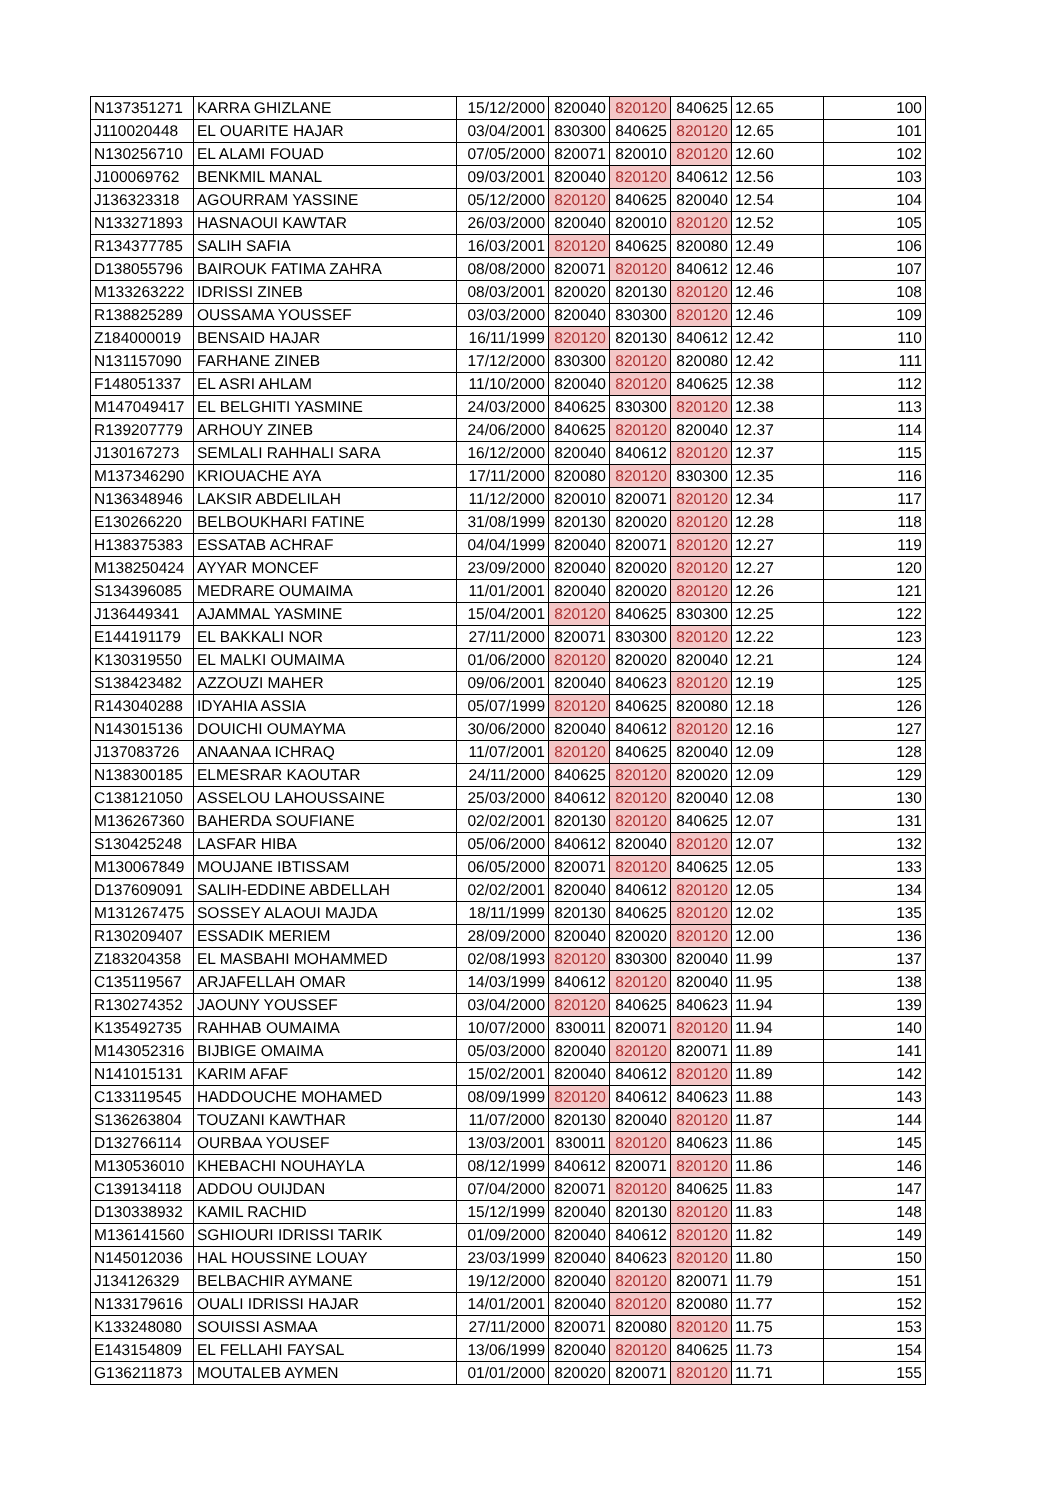| N137351271 | KARRA GHIZLANE | 15/12/2000 | 820040 | 820120 | 840625 | 12.65 | 100 |
| J110020448 | EL OUARITE HAJAR | 03/04/2001 | 830300 | 840625 | 820120 | 12.65 | 101 |
| N130256710 | EL ALAMI FOUAD | 07/05/2000 | 820071 | 820010 | 820120 | 12.60 | 102 |
| J100069762 | BENKMIL MANAL | 09/03/2001 | 820040 | 820120 | 840612 | 12.56 | 103 |
| J136323318 | AGOURRAM YASSINE | 05/12/2000 | 820120 | 840625 | 820040 | 12.54 | 104 |
| N133271893 | HASNAOUI KAWTAR | 26/03/2000 | 820040 | 820010 | 820120 | 12.52 | 105 |
| R134377785 | SALIH SAFIA | 16/03/2001 | 820120 | 840625 | 820080 | 12.49 | 106 |
| D138055796 | BAIROUK FATIMA ZAHRA | 08/08/2000 | 820071 | 820120 | 840612 | 12.46 | 107 |
| M133263222 | IDRISSI ZINEB | 08/03/2001 | 820020 | 820130 | 820120 | 12.46 | 108 |
| R138825289 | OUSSAMA YOUSSEF | 03/03/2000 | 820040 | 830300 | 820120 | 12.46 | 109 |
| Z184000019 | BENSAID HAJAR | 16/11/1999 | 820120 | 820130 | 840612 | 12.42 | 110 |
| N131157090 | FARHANE ZINEB | 17/12/2000 | 830300 | 820120 | 820080 | 12.42 | 111 |
| F148051337 | EL ASRI AHLAM | 11/10/2000 | 820040 | 820120 | 840625 | 12.38 | 112 |
| M147049417 | EL BELGHITI YASMINE | 24/03/2000 | 840625 | 830300 | 820120 | 12.38 | 113 |
| R139207779 | ARHOUY ZINEB | 24/06/2000 | 840625 | 820120 | 820040 | 12.37 | 114 |
| J130167273 | SEMLALI RAHHALI SARA | 16/12/2000 | 820040 | 840612 | 820120 | 12.37 | 115 |
| M137346290 | KRIOUACHE AYA | 17/11/2000 | 820080 | 820120 | 830300 | 12.35 | 116 |
| N136348946 | LAKSIR ABDELILAH | 11/12/2000 | 820010 | 820071 | 820120 | 12.34 | 117 |
| E130266220 | BELBOUKHARI FATINE | 31/08/1999 | 820130 | 820020 | 820120 | 12.28 | 118 |
| H138375383 | ESSATAB ACHRAF | 04/04/1999 | 820040 | 820071 | 820120 | 12.27 | 119 |
| M138250424 | AYYAR MONCEF | 23/09/2000 | 820040 | 820020 | 820120 | 12.27 | 120 |
| S134396085 | MEDRARE OUMAIMA | 11/01/2001 | 820040 | 820020 | 820120 | 12.26 | 121 |
| J136449341 | AJAMMAL YASMINE | 15/04/2001 | 820120 | 840625 | 830300 | 12.25 | 122 |
| E144191179 | EL BAKKALI NOR | 27/11/2000 | 820071 | 830300 | 820120 | 12.22 | 123 |
| K130319550 | EL MALKI OUMAIMA | 01/06/2000 | 820120 | 820020 | 820040 | 12.21 | 124 |
| S138423482 | AZZOUZI MAHER | 09/06/2001 | 820040 | 840623 | 820120 | 12.19 | 125 |
| R143040288 | IDYAHIA ASSIA | 05/07/1999 | 820120 | 840625 | 820080 | 12.18 | 126 |
| N143015136 | DOUICHI OUMAYMA | 30/06/2000 | 820040 | 840612 | 820120 | 12.16 | 127 |
| J137083726 | ANAANAA ICHRAQ | 11/07/2001 | 820120 | 840625 | 820040 | 12.09 | 128 |
| N138300185 | ELMESRAR KAOUTAR | 24/11/2000 | 840625 | 820120 | 820020 | 12.09 | 129 |
| C138121050 | ASSELOU LAHOUSSAINE | 25/03/2000 | 840612 | 820120 | 820040 | 12.08 | 130 |
| M136267360 | BAHERDA SOUFIANE | 02/02/2001 | 820130 | 820120 | 840625 | 12.07 | 131 |
| S130425248 | LASFAR HIBA | 05/06/2000 | 840612 | 820040 | 820120 | 12.07 | 132 |
| M130067849 | MOUJANE IBTISSAM | 06/05/2000 | 820071 | 820120 | 840625 | 12.05 | 133 |
| D137609091 | SALIH-EDDINE ABDELLAH | 02/02/2001 | 820040 | 840612 | 820120 | 12.05 | 134 |
| M131267475 | SOSSEY ALAOUI MAJDA | 18/11/1999 | 820130 | 840625 | 820120 | 12.02 | 135 |
| R130209407 | ESSADIK MERIEM | 28/09/2000 | 820040 | 820020 | 820120 | 12.00 | 136 |
| Z183204358 | EL MASBAHI MOHAMMED | 02/08/1993 | 820120 | 830300 | 820040 | 11.99 | 137 |
| C135119567 | ARJAFELLAH OMAR | 14/03/1999 | 840612 | 820120 | 820040 | 11.95 | 138 |
| R130274352 | JAOUNY YOUSSEF | 03/04/2000 | 820120 | 840625 | 840623 | 11.94 | 139 |
| K135492735 | RAHHAB OUMAIMA | 10/07/2000 | 830011 | 820071 | 820120 | 11.94 | 140 |
| M143052316 | BIJBIGE OMAIMA | 05/03/2000 | 820040 | 820120 | 820071 | 11.89 | 141 |
| N141015131 | KARIM AFAF | 15/02/2001 | 820040 | 840612 | 820120 | 11.89 | 142 |
| C133119545 | HADDOUCHE MOHAMED | 08/09/1999 | 820120 | 840612 | 840623 | 11.88 | 143 |
| S136263804 | TOUZANI KAWTHAR | 11/07/2000 | 820130 | 820040 | 820120 | 11.87 | 144 |
| D132766114 | OURBAA YOUSEF | 13/03/2001 | 830011 | 820120 | 840623 | 11.86 | 145 |
| M130536010 | KHEBACHI NOUHAYLA | 08/12/1999 | 840612 | 820071 | 820120 | 11.86 | 146 |
| C139134118 | ADDOU OUIJDAN | 07/04/2000 | 820071 | 820120 | 840625 | 11.83 | 147 |
| D130338932 | KAMIL RACHID | 15/12/1999 | 820040 | 820130 | 820120 | 11.83 | 148 |
| M136141560 | SGHIOURI IDRISSI TARIK | 01/09/2000 | 820040 | 840612 | 820120 | 11.82 | 149 |
| N145012036 | HAL HOUSSINE LOUAY | 23/03/1999 | 820040 | 840623 | 820120 | 11.80 | 150 |
| J134126329 | BELBACHIR AYMANE | 19/12/2000 | 820040 | 820120 | 820071 | 11.79 | 151 |
| N133179616 | OUALI IDRISSI HAJAR | 14/01/2001 | 820040 | 820120 | 820080 | 11.77 | 152 |
| K133248080 | SOUISSI ASMAA | 27/11/2000 | 820071 | 820080 | 820120 | 11.75 | 153 |
| E143154809 | EL FELLAHI FAYSAL | 13/06/1999 | 820040 | 820120 | 840625 | 11.73 | 154 |
| G136211873 | MOUTALEB AYMEN | 01/01/2000 | 820020 | 820071 | 820120 | 11.71 | 155 |